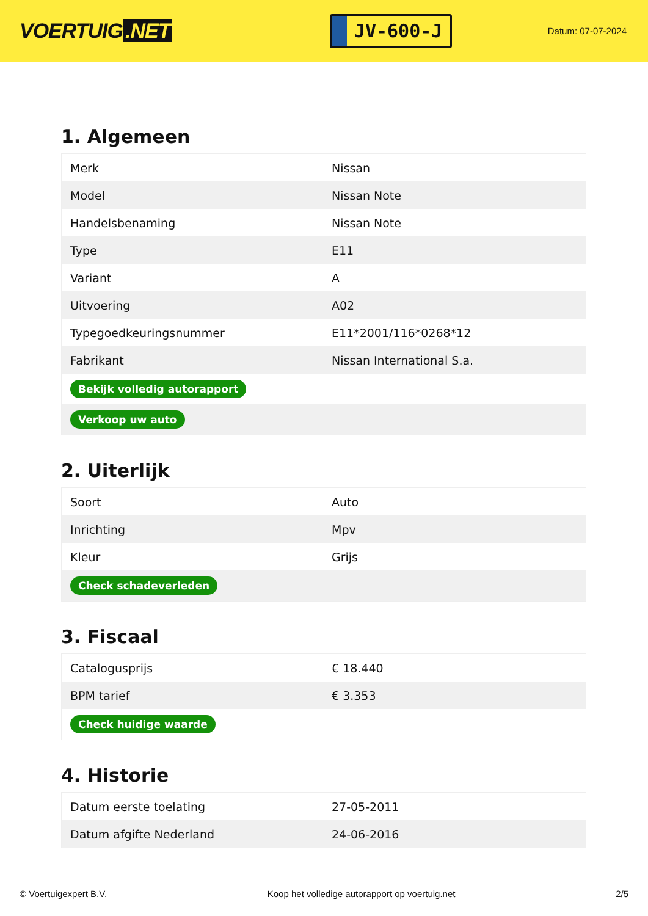VOERTUIG.NET
JV-600-J
Datum: 07-07-2024
1. Algemeen
| Merk | Nissan |
| Model | Nissan Note |
| Handelsbenaming | Nissan Note |
| Type | E11 |
| Variant | A |
| Uitvoering | A02 |
| Typegoedkeuringsnummer | E11*2001/116*0268*12 |
| Fabrikant | Nissan International S.a. |
| Bekijk volledig autorapport | |
| Verkoop uw auto | |
2. Uiterlijk
| Soort | Auto |
| Inrichting | Mpv |
| Kleur | Grijs |
| Check schadeverleden | |
3. Fiscaal
| Catalogusprijs | € 18.440 |
| BPM tarief | € 3.353 |
| Check huidige waarde | |
4. Historie
| Datum eerste toelating | 27-05-2011 |
| Datum afgifte Nederland | 24-06-2016 |
© Voertuigexpert B.V. Koop het volledige autorapport op voertuig.net 2/5